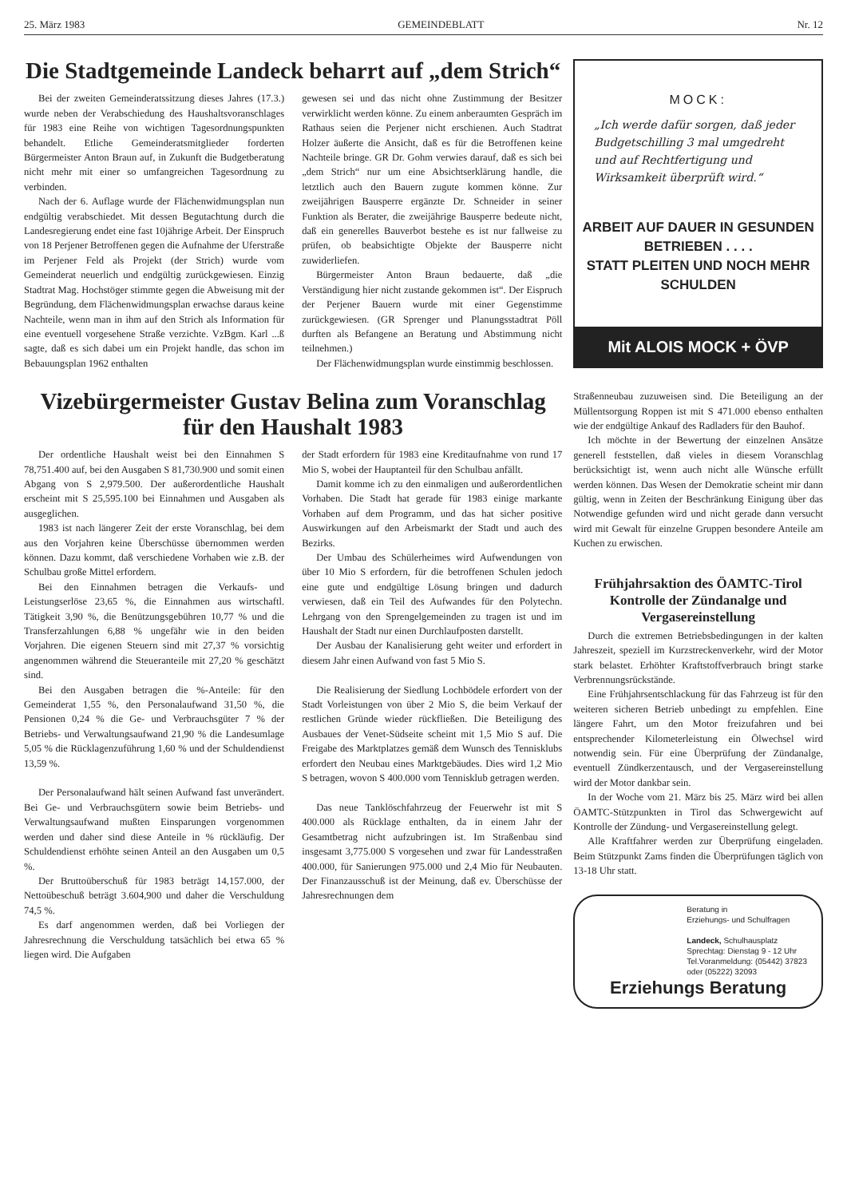25. März 1983 GEMEINDEBLATT Nr. 12
Die Stadtgemeinde Landeck beharrt auf „dem Strich“
Bei der zweiten Gemeinderatssitzung dieses Jahres (17.3.) wurde neben der Verabschiedung des Haushaltsvoranschlages für 1983 eine Reihe von wichtigen Tagesordnungspunkten behandelt. Etliche Gemeinderatsmitglieder forderten Bürgermeister Anton Braun auf, in Zukunft die Budgetberatung nicht mehr mit einer so umfangreichen Tagesordnung zu verbinden.
Nach der 6. Auflage wurde der Flächenwidmungsplan nun endgültig verabschiedet. Mit dessen Begutachtung durch die Landesregierung endet eine fast 10jährige Arbeit. Der Einspruch von 18 Perjener Betroffenen gegen die Aufnahme der Uferstraße im Perjener Feld als Projekt (der Strich) wurde vom Gemeinderat neuerlich und endgültig zurückgewiesen. Einzig Stadtrat Mag. Hochstöger stimmte gegen die Abweisung mit der Begründung, dem Flächenwidmungsplan erwachse daraus keine Nachteile, wenn man in ihm auf den Strich als Information für eine eventuell vorgesehene Straße verzichte. VzBgm. Karl ...ß sagte, daß es sich dabei um ein Projekt handle, das schon im Bebauungsplan 1962 enthalten
gewesen sei und das nicht ohne Zustimmung der Besitzer verwirklicht werden könne. Zu einem anberaumten Gespräch im Rathaus seien die Perjener nicht erschienen. Auch Stadtrat Holzer äußerte die Ansicht, daß es für die Betroffenen keine Nachteile bringe. GR Dr. Gohm verwies darauf, daß es sich bei „dem Strich“ nur um eine Absichtserklärung handle, die letztlich auch den Bauern zugute kommen könne. Zur zweijährigen Bausperre ergänzte Dr. Schneider in seiner Funktion als Berater, die zweijährige Bausperre bedeute nicht, daß ein generelles Bauverbot bestehe es ist nur fallweise zu prüfen, ob beabsichtigte Objekte der Bausperre nicht zuwiderliefen.
Bürgermeister Anton Braun bedauerte, daß „die Verständigung hier nicht zustande gekommen ist“. Der Eispruch der Perjener Bauern wurde mit einer Gegenstimme zurückgewiesen. (GR Sprenger und Planungsstadtrat Pöll durften als Befangene an Beratung und Abstimmung nicht teilnehmen.)
Der Flächenwidmungsplan wurde einstimmig beschlossen.
Vizebürgermeister Gustav Belina zum Voranschlag
für den Haushalt 1983
Der ordentliche Haushalt weist bei den Einnahmen S 78,751.400 auf, bei den Ausgaben S 81,730.900 und somit einen Abgang von S 2,979.500. Der außerordentliche Haushalt erscheint mit S 25,595.100 bei Einnahmen und Ausgaben als ausgeglichen.
1983 ist nach längerer Zeit der erste Voranschlag, bei dem aus den Vorjahren keine Überschüsse übernommen werden können. Dazu kommt, daß verschiedene Vorhaben wie z.B. der Schulbau große Mittel erfordern.
Bei den Einnahmen betragen die Verkaufs- und Leistungserlöse 23,65 %, die Einnahmen aus wirtschaftl. Tätigkeit 3,90 %, die Benützungsgebühren 10,77 % und die Transferzahlungen 6,88 % ungefähr wie in den beiden Vorjahren. Die eigenen Steuern sind mit 27,37 % vorsichtig angenommen während die Steueranteile mit 27,20 % geschätzt sind.
Bei den Ausgaben betragen die %-Anteile: für den Gemeinderat 1,55 %, den Personalaufwand 31,50 %, die Pensionen 0,24 % die Ge- und Verbrauchsgüter 7 % der Betriebs- und Verwaltungsaufwand 21,90 % die Landesumlage 5,05 % die Rücklagenzuführung 1,60 % und der Schuldendienst 13,59 %.
Der Personalaufwand hält seinen Aufwand fast unverändert. Bei Ge- und Verbrauchsgütern sowie beim Betriebs- und Verwaltungsaufwand mußten Einsparungen vorgenommen werden und daher sind diese Anteile in % rückläufig. Der Schuldendienst erhöhte seinen Anteil an den Ausgaben um 0,5 %.
Der Bruttoüberschuß für 1983 beträgt 14,157.000, der Nettoübeschuß beträgt 3.604,900 und daher die Verschuldung 74,5 %.
Es darf angenommen werden, daß bei Vorliegen der Jahresrechnung die Verschuldung tatsächlich bei etwa 65 % liegen wird. Die Aufgaben
der Stadt erfordern für 1983 eine Kreditaufnahme von rund 17 Mio S, wobei der Hauptanteil für den Schulbau anfällt.
Damit komme ich zu den einmaligen und außerordentlichen Vorhaben. Die Stadt hat gerade für 1983 einige markante Vorhaben auf dem Programm, und das hat sicher positive Auswirkungen auf den Arbeismarkt der Stadt und auch des Bezirks.
Der Umbau des Schülerheimes wird Aufwendungen von über 10 Mio S erfordern, für die betroffenen Schulen jedoch eine gute und endgültige Lösung bringen und dadurch verwiesen, daß ein Teil des Aufwandes für den Polytechn. Lehrgang von den Sprengelgemeinden zu tragen ist und im Haushalt der Stadt nur einen Durchlaufposten darstellt.
Der Ausbau der Kanalisierung geht weiter und erfordert in diesem Jahr einen Aufwand von fast 5 Mio S.
Die Realisierung der Siedlung Lochbödele erfordert von der Stadt Vorleistungen von über 2 Mio S, die beim Verkauf der restlichen Gründe wieder rückfließen. Die Beteiligung des Ausbaues der Venet-Südseite scheint mit 1,5 Mio S auf. Die Freigabe des Marktplatzes gemäß dem Wunsch des Tennisklubs erfordert den Neubau eines Marktgebäudes. Dies wird 1,2 Mio S betragen, wovon S 400.000 vom Tennisklub getragen werden.
Das neue Tanklöschfahrzeug der Feuerwehr ist mit S 400.000 als Rücklage enthalten, da in einem Jahr der Gesamtbetrag nicht aufzubringen ist. Im Straßenbau sind insgesamt 3,775.000 S vorgesehen und zwar für Landesstraßen 400.000, für Sanierungen 975.000 und 2,4 Mio für Neubauten. Der Finanzausschuß ist der Meinung, daß ev. Überschüsse der Jahresrechnungen dem
MOCK:
„Ich werde dafür sorgen, daß jeder Budgetschilling 3 mal umgedreht und auf Rechtfertigung und Wirksamkeit überprüft wird.“
ARBEIT AUF DAUER IN GESUNDEN BETRIEBEN . . . .
STATT PLEITEN UND NOCH MEHR SCHULDEN
Mit ALOIS MOCK + ÖVP
Straßenneubau zuzuweisen sind. Die Beteiligung an der Müllentsorgung Roppen ist mit S 471.000 ebenso enthalten wie der endgültige Ankauf des Radladers für den Bauhof.
Ich möchte in der Bewertung der einzelnen Ansätze generell feststellen, daß vieles in diesem Voranschlag berücksichtigt ist, wenn auch nicht alle Wünsche erfüllt werden können. Das Wesen der Demokratie scheint mir dann gültig, wenn in Zeiten der Beschränkung Einigung über das Notwendige gefunden wird und nicht gerade dann versucht wird mit Gewalt für einzelne Gruppen besondere Anteile am Kuchen zu erwischen.
Frühjahrsaktion des ÖAMTC-Tirol
Kontrolle der Zündanalge und
Vergasereinstellung
Durch die extremen Betriebsbedingungen in der kalten Jahreszeit, speziell im Kurzstreckenverkehr, wird der Motor stark belastet. Erhöhter Kraftstoffverbrauch bringt starke Verbrennungsrückstände.
Eine Frühjahrsentschlackung für das Fahrzeug ist für den weiteren sicheren Betrieb unbedingt zu empfehlen. Eine längere Fahrt, um den Motor freizufahren und bei entsprechender Kilometerleistung ein Ölwechsel wird notwendig sein. Für eine Überprüfung der Zündanalge, eventuell Zündkerzentausch, und der Vergasereinstellung wird der Motor dankbar sein.
In der Woche vom 21. März bis 25. März wird bei allen ÖAMTC-Stützpunkten in Tirol das Schwergewicht auf Kontrolle der Zündung- und Vergasereinstellung gelegt.
Alle Kraftfahrer werden zur Überprüfung eingeladen. Beim Stützpunkt Zams finden die Überprüfungen täglich von 13-18 Uhr statt.
Beratung in
Erziehungs- und Schulfragen
Landeck, Schulhausplatz
Sprechtag: Dienstag 9 - 12 Uhr
Tel.Voranmeldung: (05442) 37823 oder (05222) 32093
Erziehungs Beratung